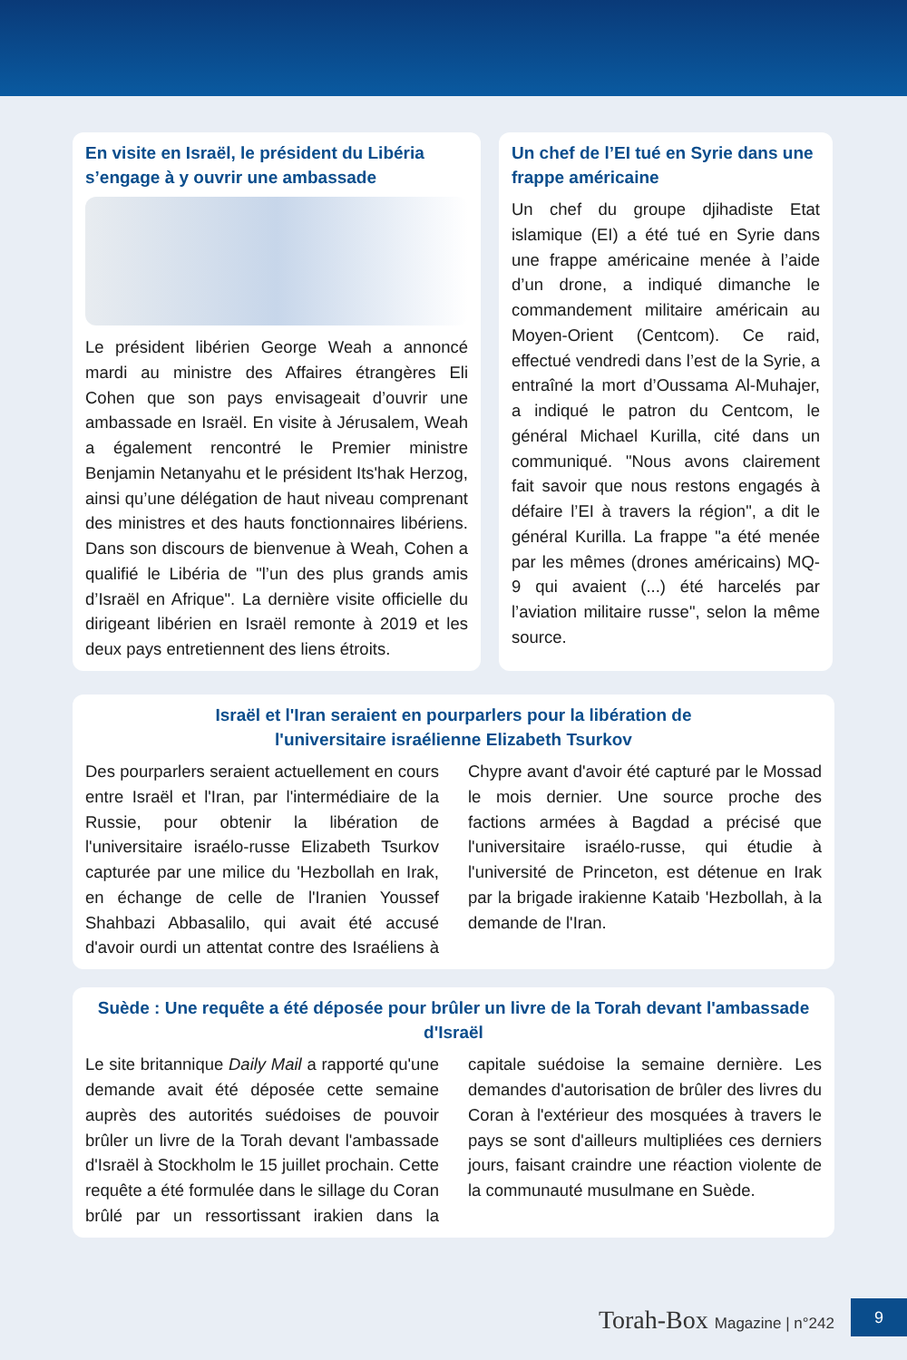En visite en Israël, le président du Libéria s’engage à y ouvrir une ambassade
Le président libérien George Weah a annoncé mardi au ministre des Affaires étrangères Eli Cohen que son pays envisageait d’ouvrir une ambassade en Israël. En visite à Jérusalem, Weah a également rencontré le Premier ministre Benjamin Netanyahu et le président Its'hak Herzog, ainsi qu’une délégation de haut niveau comprenant des ministres et des hauts fonctionnaires libériens. Dans son discours de bienvenue à Weah, Cohen a qualifié le Libéria de "l’un des plus grands amis d’Israël en Afrique". La dernière visite officielle du dirigeant libérien en Israël remonte à 2019 et les deux pays entretiennent des liens étroits.
Un chef de l’EI tué en Syrie dans une frappe américaine
Un chef du groupe djihadiste Etat islamique (EI) a été tué en Syrie dans une frappe américaine menée à l’aide d’un drone, a indiqué dimanche le commandement militaire américain au Moyen-Orient (Centcom). Ce raid, effectué vendredi dans l’est de la Syrie, a entraîné la mort d’Oussama Al-Muhajer, a indiqué le patron du Centcom, le général Michael Kurilla, cité dans un communiqué. "Nous avons clairement fait savoir que nous restons engagés à défaire l’EI à travers la région", a dit le général Kurilla. La frappe "a été menée par les mêmes (drones américains) MQ-9 qui avaient (...) été harcelés par l’aviation militaire russe", selon la même source.
Israël et l'Iran seraient en pourparlers pour la libération de
l'universitaire israélienne Elizabeth Tsurkov
Des pourparlers seraient actuellement en cours entre Israël et l'Iran, par l'intermédiaire de la Russie, pour obtenir la libération de l'universitaire israélo-russe Elizabeth Tsurkov capturée par une milice du 'Hezbollah en Irak, en échange de celle de l'Iranien Youssef Shahbazi Abbasalilo, qui avait été accusé d'avoir ourdi un attentat contre des Israéliens à Chypre avant d'avoir été capturé par le Mossad le mois dernier. Une source proche des factions armées à Bagdad a précisé que l'universitaire israélo-russe, qui étudie à l'université de Princeton, est détenue en Irak par la brigade irakienne Kataib 'Hezbollah, à la demande de l'Iran.
Suède : Une requête a été déposée pour brûler un livre de la Torah devant l'ambassade d'Israël
Le site britannique Daily Mail a rapporté qu'une demande avait été déposée cette semaine auprès des autorités suédoises de pouvoir brûler un livre de la Torah devant l'ambassade d'Israël à Stockholm le 15 juillet prochain. Cette requête a été formulée dans le sillage du Coran brûlé par un ressortissant irakien dans la capitale suédoise la semaine dernière. Les demandes d'autorisation de brûler des livres du Coran à l'extérieur des mosquées à travers le pays se sont d'ailleurs multipliées ces derniers jours, faisant craindre une réaction violente de la communauté musulmane en Suède.
Torah-Box Magazine | n°242 9